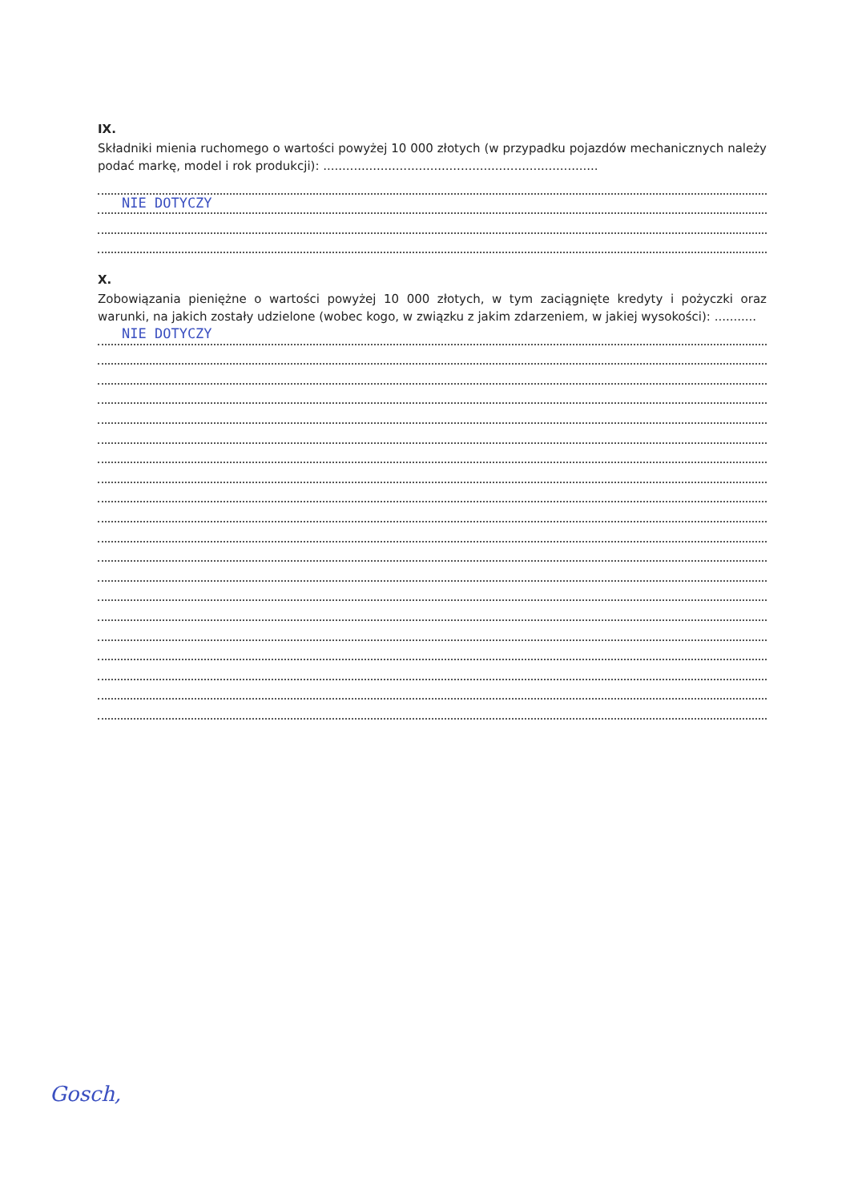IX.
Składniki mienia ruchomego o wartości powyżej 10 000 złotych (w przypadku pojazdów mechanicznych należy podać markę, model i rok produkcji): ........................................................................
NIE DOTYCZY
X.
Zobowiązania pieniężne o wartości powyżej 10 000 złotych, w tym zaciągnięte kredyty i pożyczki oraz warunki, na jakich zostały udzielone (wobec kogo, w związku z jakim zdarzeniem, w jakiej wysokości): ...........
NIE DOTYCZY
Gosch,